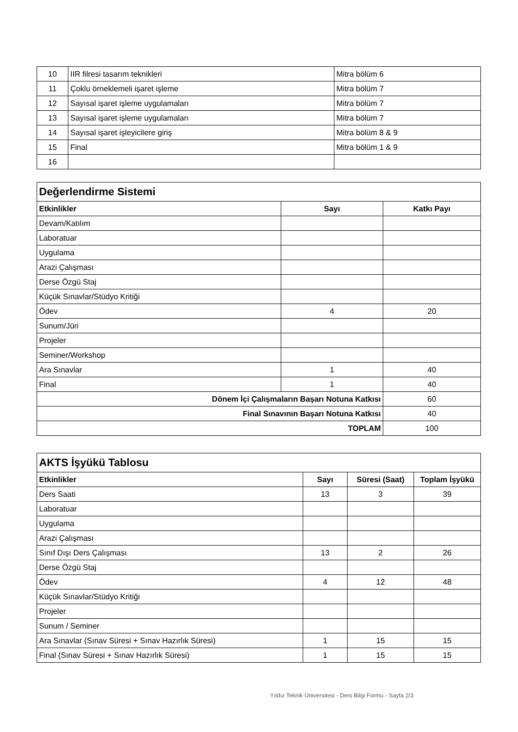| 10 | IIR filresi tasarım teknikleri | Mitra bölüm 6 |
| 11 | Çoklu örneklemeli işaret işleme | Mitra bölüm 7 |
| 12 | Sayısal işaret işleme uygulamaları | Mitra bölüm 7 |
| 13 | Sayısal işaret işleme uygulamaları | Mitra bölüm 7 |
| 14 | Sayısal işaret işleyicilere giriş | Mitra bölüm 8 & 9 |
| 15 | Final | Mitra bölüm 1 & 9 |
| 16 | | |
| Değerlendirme Sistemi | | |
| Etkinlikler | Sayı | Katkı Payı |
| Devam/Katılım | | |
| Laboratuar | | |
| Uygulama | | |
| Arazi Çalışması | | |
| Derse Özgü Staj | | |
| Küçük Sınavlar/Stüdyo Kritiği | | |
| Ödev | 4 | 20 |
| Sunum/Jüri | | |
| Projeler | | |
| Seminer/Workshop | | |
| Ara Sınavlar | 1 | 40 |
| Final | 1 | 40 |
| Dönem İçi Çalışmaların Başarı Notuna Katkısı | | 60 |
| Final Sınavının Başarı Notuna Katkısı | | 40 |
| TOPLAM | | 100 |
| AKTS İşyükü Tablosu | | | |
| Etkinlikler | Sayı | Süresi (Saat) | Toplam İşyükü |
| Ders Saati | 13 | 3 | 39 |
| Laboratuar | | | |
| Uygulama | | | |
| Arazi Çalışması | | | |
| Sınıf Dışı Ders Çalışması | 13 | 2 | 26 |
| Derse Özgü Staj | | | |
| Ödev | 4 | 12 | 48 |
| Küçük Sınavlar/Stüdyo Kritiği | | | |
| Projeler | | | |
| Sunum / Seminer | | | |
| Ara Sınavlar (Sınav Süresi + Sınav Hazırlık Süresi) | 1 | 15 | 15 |
| Final (Sınav Süresi + Sınav Hazırlık Süresi) | 1 | 15 | 15 |
Yıldız Teknik Üniversitesi - Ders Bilgi Formu - Sayfa 2/3